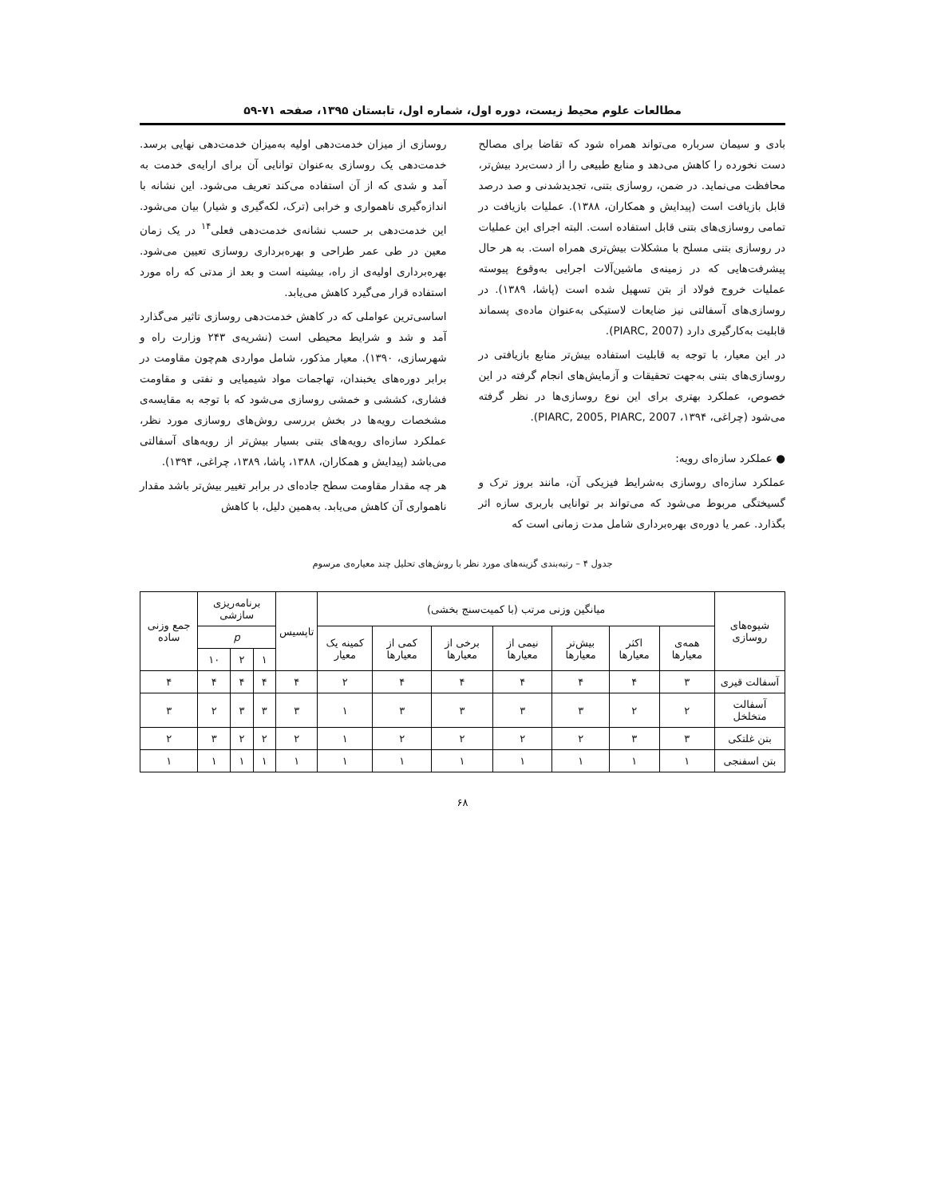مطالعات علوم محیط زیست، دوره اول، شماره اول، تابستان ۱۳۹۵، صفحه ۷۱-۵۹
بادی و سیمان سرباره می‌تواند همراه شود که تقاضا برای مصالح دست نخورده را کاهش می‌دهد و منابع طبیعی را از دست‌برد بیش‌تر، محافظت می‌نماید. در ضمن، روسازی بتنی، تجدیدشدنی و صد درصد قابل بازیافت است (پیدایش و همکاران، ۱۳۸۸). عملیات بازیافت در تمامی روسازی‌های بتنی قابل استفاده است. البته اجرای این عملیات در روسازی بتنی مسلح با مشکلات بیش‌تری همراه است. به هر حال پیشرفت‌هایی که در زمینه‌ی ماشین‌آلات اجرایی به‌وقوع پیوسته عملیات خروج فولاد از بتن تسهیل شده است (پاشا، ۱۳۸۹). در روسازی‌های آسفالتی نیز ضایعات لاستیکی به‌عنوان ماده‌ی پسماند قابلیت به‌کارگیری دارد (PIARC, 2007).
در این معیار، با توجه به قابلیت استفاده بیش‌تر منابع بازیافتی در روسازی‌های بتنی به‌جهت تحقیقات و آزمایش‌های انجام گرفته در این خصوص، عملکرد بهتری برای این نوع روسازی‌ها در نظر گرفته می‌شود (چراغی، ۱۳۹۴، PIARC, 2005, PIARC, 2007).
● عملکرد سازه‌ای رویه:
عملکرد سازه‌ای روسازی به‌شرایط فیزیکی آن، مانند بروز ترک و گسیختگی مربوط می‌شود که می‌تواند بر توانایی باربری سازه اثر بگذارد. عمر یا دوره‌ی بهره‌برداری شامل مدت زمانی است که
روسازی از میزان خدمت‌دهی اولیه به‌میزان خدمت‌دهی نهایی برسد. خدمت‌دهی یک روسازی به‌عنوان توانایی آن برای ارایه‌ی خدمت به آمد و شدی که از آن استفاده می‌کند تعریف می‌شود. این نشانه با اندازه‌گیری ناهمواری و خرابی (ترک، لکه‌گیری و شیار) بیان می‌شود. این خدمت‌دهی بر حسب نشانه‌ی خدمت‌دهی فعلی<sup>۱۴</sup> در یک زمان معین در طی عمر طراحی و بهره‌برداری روسازی تعیین می‌شود. بهره‌برداری اولیه‌ی از راه، بیشینه است و بعد از مدتی که راه مورد استفاده قرار می‌گیرد کاهش می‌یابد.
اساسی‌ترین عواملی که در کاهش خدمت‌دهی روسازی تاثیر می‌گذارد آمد و شد و شرایط محیطی است (نشریه‌ی ۲۴۳ وزارت راه و شهرسازی، ۱۳۹۰). معیار مذکور، شامل مواردی هم‌چون مقاومت در برابر دوره‌های یخبندان، تهاجمات مواد شیمیایی و نفتی و مقاومت فشاری، کششی و خمشی روسازی می‌شود که با توجه به مقایسه‌ی مشخصات رویه‌ها در بخش بررسی روش‌های روسازی مورد نظر، عملکرد سازه‌ای رویه‌های بتنی بسیار بیش‌تر از رویه‌های آسفالتی می‌باشد (پیدایش و همکاران، ۱۳۸۸، پاشا، ۱۳۸۹، چراغی، ۱۳۹۴).
هر چه مقدار مقاومت سطح جاده‌ای در برابر تغییر بیش‌تر باشد مقدار ناهمواری آن کاهش می‌یابد. به‌همین دلیل، با کاهش
جدول ۴ – رتبه‌بندی گزینه‌های مورد نظر با روش‌های تحلیل چند معیاره‌ی مرسوم
| شیوه‌های روسازی | میانگین وزنی مرتب (با کمیت‌سنج بخشی) | | | | | | | تاپسیس | برنامه‌ریزی سازشی | | | جمع وزنی ساده |
| --- | --- | --- | --- | --- | --- | --- | --- | --- | --- | --- | --- | --- |
| | همه‌ی معیارها | اکثر معیارها | بیش‌تر معیارها | نیمی از معیارها | برخی از معیارها | کمی از معیارها | کمینه یک معیار | | p | | | |
| | | | | | | | | | ۱ | ۲ | ۱۰ | |
| آسفالت قیری | ۳ | ۴ | ۴ | ۴ | ۴ | ۴ | ۲ | ۴ | ۴ | ۴ | ۴ | ۴ |
| آسفالت متخلخل | ۲ | ۲ | ۳ | ۳ | ۳ | ۳ | ۱ | ۳ | ۳ | ۳ | ۲ | ۳ |
| بتن غلتکی | ۳ | ۳ | ۲ | ۲ | ۲ | ۲ | ۱ | ۲ | ۲ | ۲ | ۳ | ۲ |
| بتن اسفنجی | ۱ | ۱ | ۱ | ۱ | ۱ | ۱ | ۱ | ۱ | ۱ | ۱ | ۱ | ۱ |
۶۸